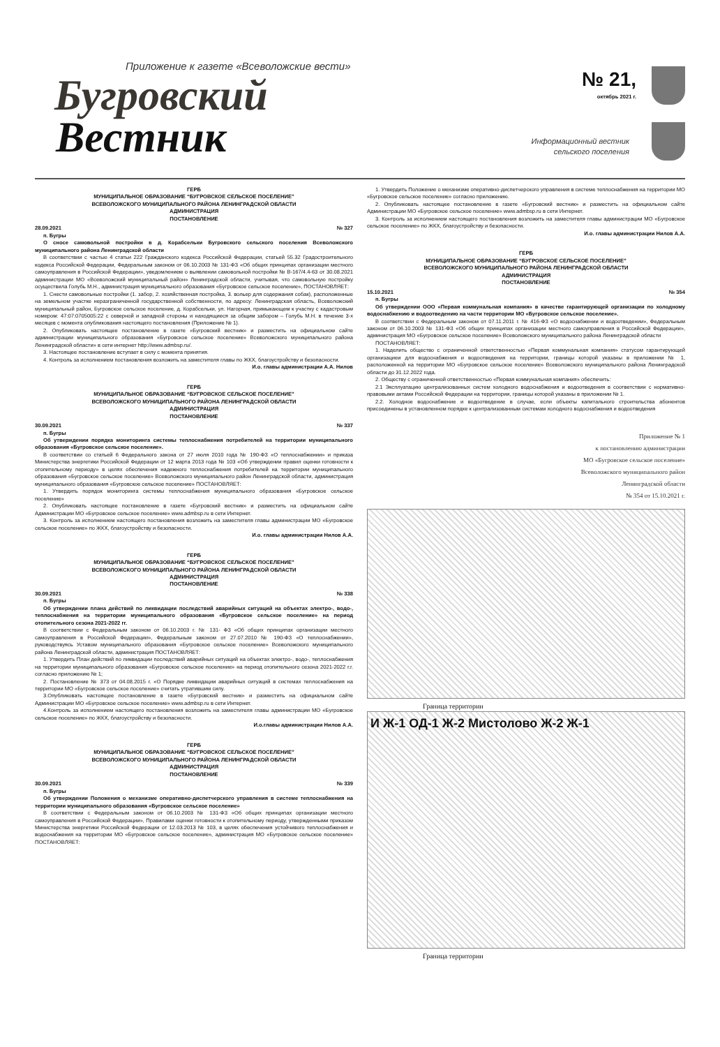Приложение к газете «Всеволожские вести»
Бугровский
Вестник
№ 21,
октябрь 2021 г.
Информационный вестник
сельского поселения
ГЕРБ
МУНИЦИПАЛЬНОЕ ОБРАЗОВАНИЕ “БУГРОВСКОЕ СЕЛЬСКОЕ ПОСЕЛЕНИЕ”
ВСЕВОЛОЖСКОГО МУНИЦИПАЛЬНОГО РАЙОНА ЛЕНИНГРАДСКОЙ ОБЛАСТИ
АДМИНИСТРАЦИЯ
ПОСТАНОВЛЕНИЕ
28.09.2021 № 327
п. Бугры
О сносе самовольной постройки в д. Корабсельки Бугровского сельского поселения Всеволожского муниципального района Ленинградской области
В соответствии с частью 4 статьи 222 Гражданского кодекса Российской Федерации, статьей 55.32 Градостроительного кодекса Российской Федерации, Федеральным законом от 06.10.2003 № 131-ФЗ «Об общих принципах организации местного самоуправления в Российской Федерации», уведомлением о выявлении самовольной постройки № В-167/4.4-63 от 30.08.2021 администрации МО «Всеволожский муниципальный район» Ленинградской области, учитывая, что самовольную постройку осуществила Голубь М.Н., администрация муниципального образования «Бугровское сельское поселение», ПОСТАНОВЛЯЕТ:
1. Снести самовольные постройки (1. забор, 2. хозяйственная постройка, 3. вольер для содержания собак), расположенные на земельном участке неразграниченной государственной собственности, по адресу: Ленинградская область, Всеволожский муниципальный район, Бугровское сельское поселение, д. Корабсельки, ул. Нагорная, примыкающем к участку с кадастровым номером: 47:07:0705005:22 с северной и западной стороны и находящиеся за общим забором – Голубь М.Н. в течение 3-х месяцев с момента опубликования настоящего постановления (Приложение № 1).
2. Опубликовать настоящее постановление в газете «Бугровский вестник» и разместить на официальном сайте администрации муниципального образования «Бугровское сельское поселение» Всеволожского муниципального района Ленинградской области» в сети интернет http://www.admbsp.ru/.
3. Настоящее постановление вступает в силу с момента принятия.
4. Контроль за исполнением постановления возложить на заместителя главы по ЖКХ, благоустройству и безопасности.
И.о. главы администрации А.А. Нилов
ГЕРБ
МУНИЦИПАЛЬНОЕ ОБРАЗОВАНИЕ “БУГРОВСКОЕ СЕЛЬСКОЕ ПОСЕЛЕНИЕ”
ВСЕВОЛОЖСКОГО МУНИЦИПАЛЬНОГО РАЙОНА ЛЕНИНГРАДСКОЙ ОБЛАСТИ
АДМИНИСТРАЦИЯ
ПОСТАНОВЛЕНИЕ
30.09.2021 № 337
п. Бугры
Об утверждении порядка мониторинга системы теплоснабжения потребителей на территории муниципального образования «Бугровское сельское поселение».
В соответствии со статьей 6 Федерального закона от 27 июля 2010 года № 190-ФЗ «О теплоснабжении» и приказа Министерства энергетики Российской Федерации от 12 марта 2013 года № 103 «Об утверждении правил оценки готовности к отопительному периоду» в целях обеспечения надежного теплоснабжения потребителей на территории муниципального образования «Бугровское сельское поселение» Всеволожского муниципального район Ленинградской области, администрация муниципального образования «Бугровское сельское поселение» ПОСТАНОВЛЯЕТ:
1. Утвердить порядок мониторинга системы теплоснабжения муниципального образования «Бугровское сельское поселение»
2. Опубликовать настоящее постановление в газете «Бугровский вестник» и разместить на официальном сайте Администрации МО «Бугровское сельское поселение» www.admbsp.ru в сети Интернет.
3. Контроль за исполнением настоящего постановления возложить на заместителя главы администрации МО «Бугровское сельское поселение» по ЖКХ, благоустройству и безопасности.
И.о. главы администрации Нилов А.А.
ГЕРБ
МУНИЦИПАЛЬНОЕ ОБРАЗОВАНИЕ “БУГРОВСКОЕ СЕЛЬСКОЕ ПОСЕЛЕНИЕ”
ВСЕВОЛОЖСКОГО МУНИЦИПАЛЬНОГО РАЙОНА ЛЕНИНГРАДСКОЙ ОБЛАСТИ
АДМИНИСТРАЦИЯ
ПОСТАНОВЛЕНИЕ
30.09.2021 № 338
п. Бугры
Об утверждении плана действий по ликвидации последствий аварийных ситуаций на объектах электро-, водо-, теплоснабжения на территории муниципального образования «Бугровское сельское поселение» на период отопительного сезона 2021-2022 гг.
В соответствии с Федеральным законом от 06.10.2003 г. № 131- ФЗ «Об общих принципах организации местного самоуправления в Российской Федерации», Федеральным законом от 27.07.2010 № 190-ФЗ «О теплоснабжении», руководствуясь Уставом муниципального образования «Бугровское сельское поселение» Всеволожского муниципального района Ленинградской области, администрация ПОСТАНОВЛЯЕТ:
1. Утвердить План действий по ликвидации последствий аварийных ситуаций на объектах электро-, водо-, теплоснабжения на территории муниципального образования «Бугровское сельское поселение» на период отопительного сезона 2021-2022 г.г. согласно приложению № 1;
2. Постановление № 373 от 04.08.2015 г. «О Порядке ликвидации аварийных ситуаций в системах теплоснабжения на территории МО «Бугровское сельское поселение» считать утратившим силу.
3.Опубликовать настоящее постановление в газете «Бугровский вестник» и разместить на официальном сайте Администрации МО «Бугровское сельское поселение» www.admbsp.ru в сети Интернет.
4.Контроль за исполнением настоящего постановления возложить на заместителя главы администрации МО «Бугровское сельское поселение» по ЖКХ, благоустройству и безопасности.
И.о.главы администрации Нилов А.А.
ГЕРБ
МУНИЦИПАЛЬНОЕ ОБРАЗОВАНИЕ “БУГРОВСКОЕ СЕЛЬСКОЕ ПОСЕЛЕНИЕ”
ВСЕВОЛОЖСКОГО МУНИЦИПАЛЬНОГО РАЙОНА ЛЕНИНГРАДСКОЙ ОБЛАСТИ
АДМИНИСТРАЦИЯ
ПОСТАНОВЛЕНИЕ
30.09.2021 № 339
п. Бугры
Об утверждении Положения о механизме оперативно-диспетчерского управления в системе теплоснабжения на территории муниципального образования «Бугровское сельское поселение»
В соответствии с Федеральным законом от 06.10.2003 № 131-ФЗ «Об общих принципах организации местного самоуправления в Российской Федерации», Правилами оценки готовности к отопительному периоду, утвержденными приказом Министерства энергетики Российской Федерации от 12.03.2013 № 103, в целях обеспечения устойчивого теплоснабжения и водоснабжения на территории МО «Бугровское сельское поселение», администрация МО «Бугровское сельское поселение» ПОСТАНОВЛЯЕТ:
1. Утвердить Положение о механизме оперативно-диспетчерского управления в системе теплоснабжения на территории МО «Бугровское сельское поселение» согласно приложению.
2. Опубликовать настоящее постановление в газете «Бугровский вестник» и разместить на официальном сайте Администрации МО «Бугровское сельское поселение» www.admbsp.ru в сети Интернет.
3. Контроль за исполнением настоящего постановления возложить на заместителя главы администрации МО «Бугровское сельское поселение» по ЖКХ, благоустройству и безопасности.
И.о. главы администрации Нилов А.А.
ГЕРБ
МУНИЦИПАЛЬНОЕ ОБРАЗОВАНИЕ “БУГРОВСКОЕ СЕЛЬСКОЕ ПОСЕЛЕНИЕ”
ВСЕВОЛОЖСКОГО МУНИЦИПАЛЬНОГО РАЙОНА ЛЕНИНГРАДСКОЙ ОБЛАСТИ
АДМИНИСТРАЦИЯ
ПОСТАНОВЛЕНИЕ
15.10.2021 № 354
п. Бугры
Об утверждении ООО «Первая коммунальная компания» в качестве гарантирующей организации по холодному водоснабжению и водоотведению на части территории МО «Бугровское сельское поселение».
В соответствии с Федеральным законом от 07.11.2011 г. № 416-ФЗ «О водоснабжении и водоотведении», Федеральным законом от 06.10.2003 № 131-ФЗ «Об общих принципах организации местного самоуправления в Российской Федерации», администрация МО «Бугровское сельское поселение» Всеволожского муниципального района Ленинградской области
ПОСТАНОВЛЯЕТ:
1. Наделить общество с ограниченной ответственностью «Первая коммунальная компания» статусом гарантирующей организациеи для водоснабжения и водоотведения на территории, границы которой указаны в приложении № 1, расположенной на территории МО «Бугровское сельское поселение» Всеволожского муниципального района Ленинградской области до 31.12.2022 года.
2. Обществу с ограниченной ответственностью «Первая коммунальная компания» обеспечить:
2.1 Эксплуатацию централизованных систем холодного водоснабжения и водоотведения в соответствии с нормативно-правовыми актами Российской Федерации на территории, границы которой указаны в приложении № 1.
2.2. Холодное водоснабжение и водоотведение в случае, если объекты капитального строительства абонентов присоединены в установленном порядке к централизованным системам холодного водоснабжения и водоотведения
Приложение № 1
к постановлению администрации
МО «Бугровское сельское поселение»
Всеволожского муниципального район
Ленинградской области
№ 354 от 15.10.2021 г.
Граница территории
И Ж-1 ОД-1 Ж-2 Мистолово Ж-2 Ж-1
Граница территории